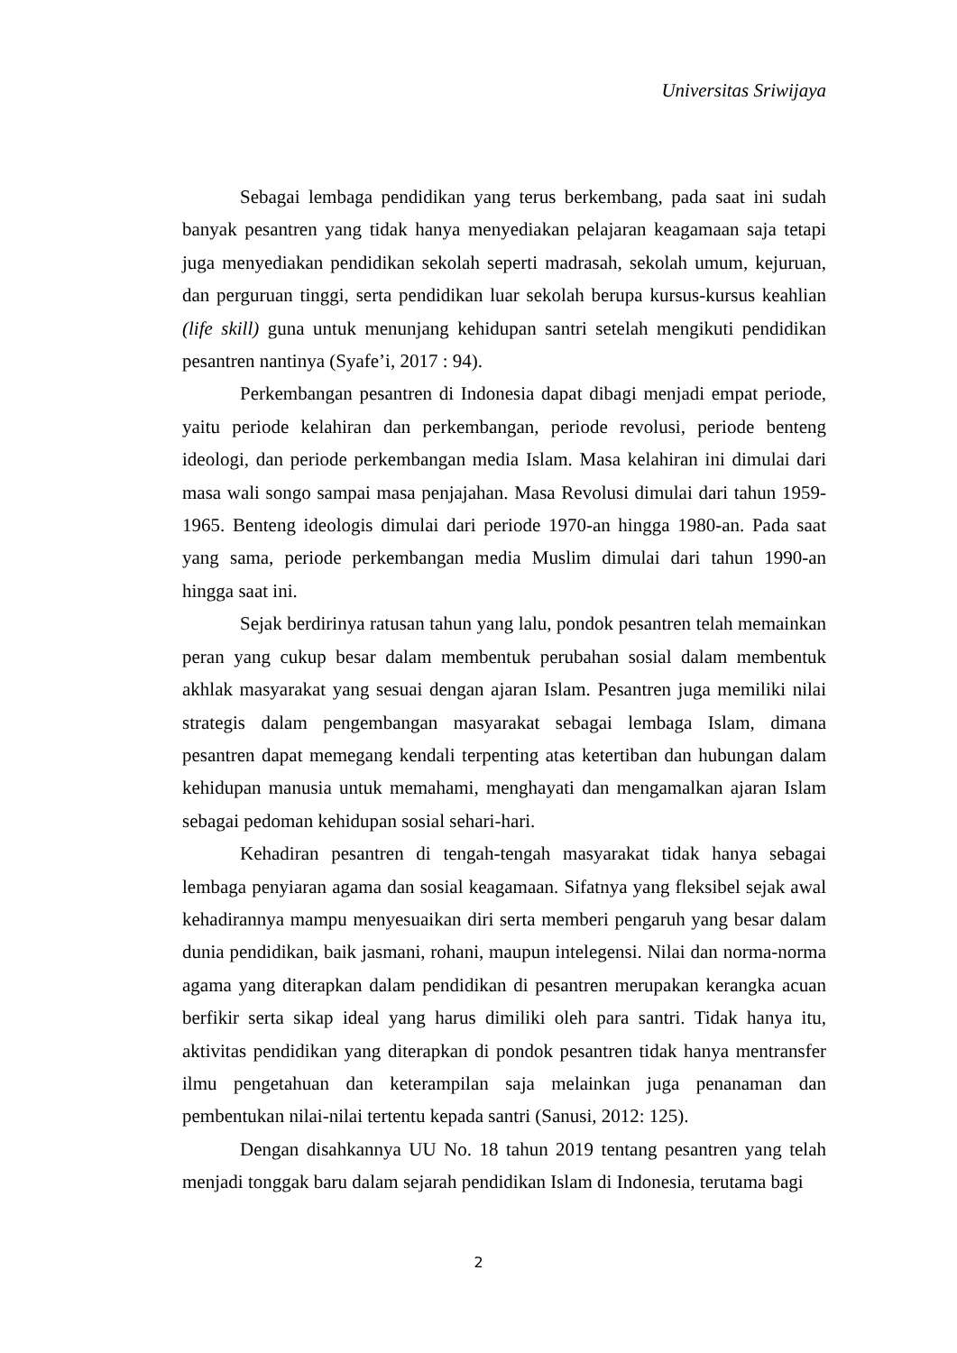Universitas Sriwijaya
Sebagai lembaga pendidikan yang terus berkembang, pada saat ini sudah banyak pesantren yang tidak hanya menyediakan pelajaran keagamaan saja tetapi juga menyediakan pendidikan sekolah seperti madrasah, sekolah umum, kejuruan, dan perguruan tinggi, serta pendidikan luar sekolah berupa kursus-kursus keahlian (life skill) guna untuk menunjang kehidupan santri setelah mengikuti pendidikan pesantren nantinya (Syafe’i, 2017 : 94).
Perkembangan pesantren di Indonesia dapat dibagi menjadi empat periode, yaitu periode kelahiran dan perkembangan, periode revolusi, periode benteng ideologi, dan periode perkembangan media Islam. Masa kelahiran ini dimulai dari masa wali songo sampai masa penjajahan. Masa Revolusi dimulai dari tahun 1959-1965. Benteng ideologis dimulai dari periode 1970-an hingga 1980-an. Pada saat yang sama, periode perkembangan media Muslim dimulai dari tahun 1990-an hingga saat ini.
Sejak berdirinya ratusan tahun yang lalu, pondok pesantren telah memainkan peran yang cukup besar dalam membentuk perubahan sosial dalam membentuk akhlak masyarakat yang sesuai dengan ajaran Islam. Pesantren juga memiliki nilai strategis dalam pengembangan masyarakat sebagai lembaga Islam, dimana pesantren dapat memegang kendali terpenting atas ketertiban dan hubungan dalam kehidupan manusia untuk memahami, menghayati dan mengamalkan ajaran Islam sebagai pedoman kehidupan sosial sehari-hari.
Kehadiran pesantren di tengah-tengah masyarakat tidak hanya sebagai lembaga penyiaran agama dan sosial keagamaan. Sifatnya yang fleksibel sejak awal kehadirannya mampu menyesuaikan diri serta memberi pengaruh yang besar dalam dunia pendidikan, baik jasmani, rohani, maupun intelegensi. Nilai dan norma-norma agama yang diterapkan dalam pendidikan di pesantren merupakan kerangka acuan berfikir serta sikap ideal yang harus dimiliki oleh para santri. Tidak hanya itu, aktivitas pendidikan yang diterapkan di pondok pesantren tidak hanya mentransfer ilmu pengetahuan dan keterampilan saja melainkan juga penanaman dan pembentukan nilai-nilai tertentu kepada santri (Sanusi, 2012: 125).
Dengan disahkannya UU No. 18 tahun 2019 tentang pesantren yang telah menjadi tonggak baru dalam sejarah pendidikan Islam di Indonesia, terutama bagi
2